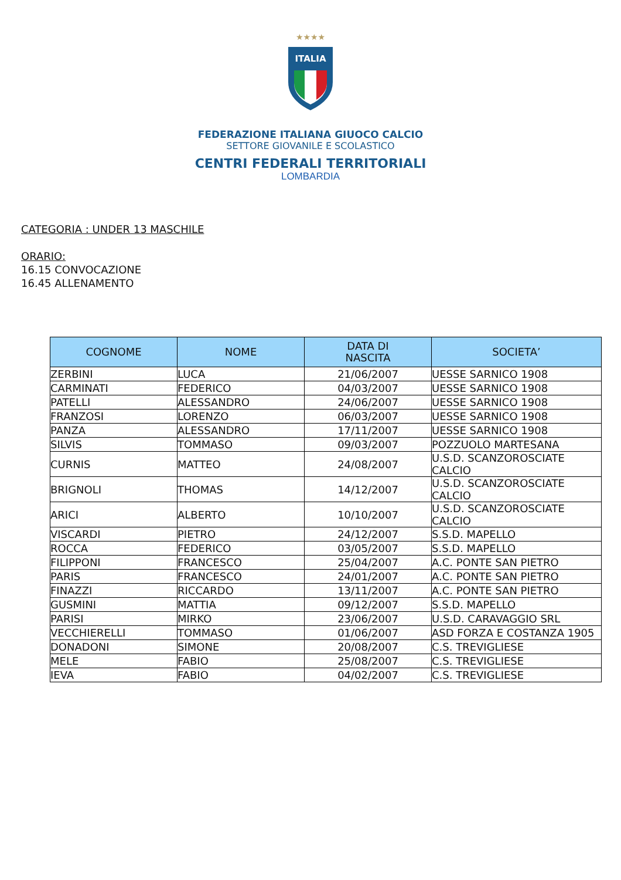★★★★
ITALIA
FEDERAZIONE ITALIANA GIUOCO CALCIO
SETTORE GIOVANILE E SCOLASTICO
CENTRI FEDERALI TERRITORIALI
LOMBARDIA
CATEGORIA : UNDER 13 MASCHILE
ORARIO:
16.15 CONVOCAZIONE
16.45 ALLENAMENTO
| COGNOME | NOME | DATA DI NASCITA | SOCIETA’ |
| --- | --- | --- | --- |
| ZERBINI | LUCA | 21/06/2007 | UESSE SARNICO 1908 |
| CARMINATI | FEDERICO | 04/03/2007 | UESSE SARNICO 1908 |
| PATELLI | ALESSANDRO | 24/06/2007 | UESSE SARNICO 1908 |
| FRANZOSI | LORENZO | 06/03/2007 | UESSE SARNICO 1908 |
| PANZA | ALESSANDRO | 17/11/2007 | UESSE SARNICO 1908 |
| SILVIS | TOMMASO | 09/03/2007 | POZZUOLO MARTESANA |
| CURNIS | MATTEO | 24/08/2007 | U.S.D. SCANZOROSCIATE CALCIO |
| BRIGNOLI | THOMAS | 14/12/2007 | U.S.D. SCANZOROSCIATE CALCIO |
| ARICI | ALBERTO | 10/10/2007 | U.S.D. SCANZOROSCIATE CALCIO |
| VISCARDI | PIETRO | 24/12/2007 | S.S.D. MAPELLO |
| ROCCA | FEDERICO | 03/05/2007 | S.S.D. MAPELLO |
| FILIPPONI | FRANCESCO | 25/04/2007 | A.C. PONTE SAN PIETRO |
| PARIS | FRANCESCO | 24/01/2007 | A.C. PONTE SAN PIETRO |
| FINAZZI | RICCARDO | 13/11/2007 | A.C. PONTE SAN PIETRO |
| GUSMINI | MATTIA | 09/12/2007 | S.S.D. MAPELLO |
| PARISI | MIRKO | 23/06/2007 | U.S.D. CARAVAGGIO SRL |
| VECCHIERELLI | TOMMASO | 01/06/2007 | ASD FORZA E COSTANZA 1905 |
| DONADONI | SIMONE | 20/08/2007 | C.S. TREVIGLIESE |
| MELE | FABIO | 25/08/2007 | C.S. TREVIGLIESE |
| IEVA | FABIO | 04/02/2007 | C.S. TREVIGLIESE |